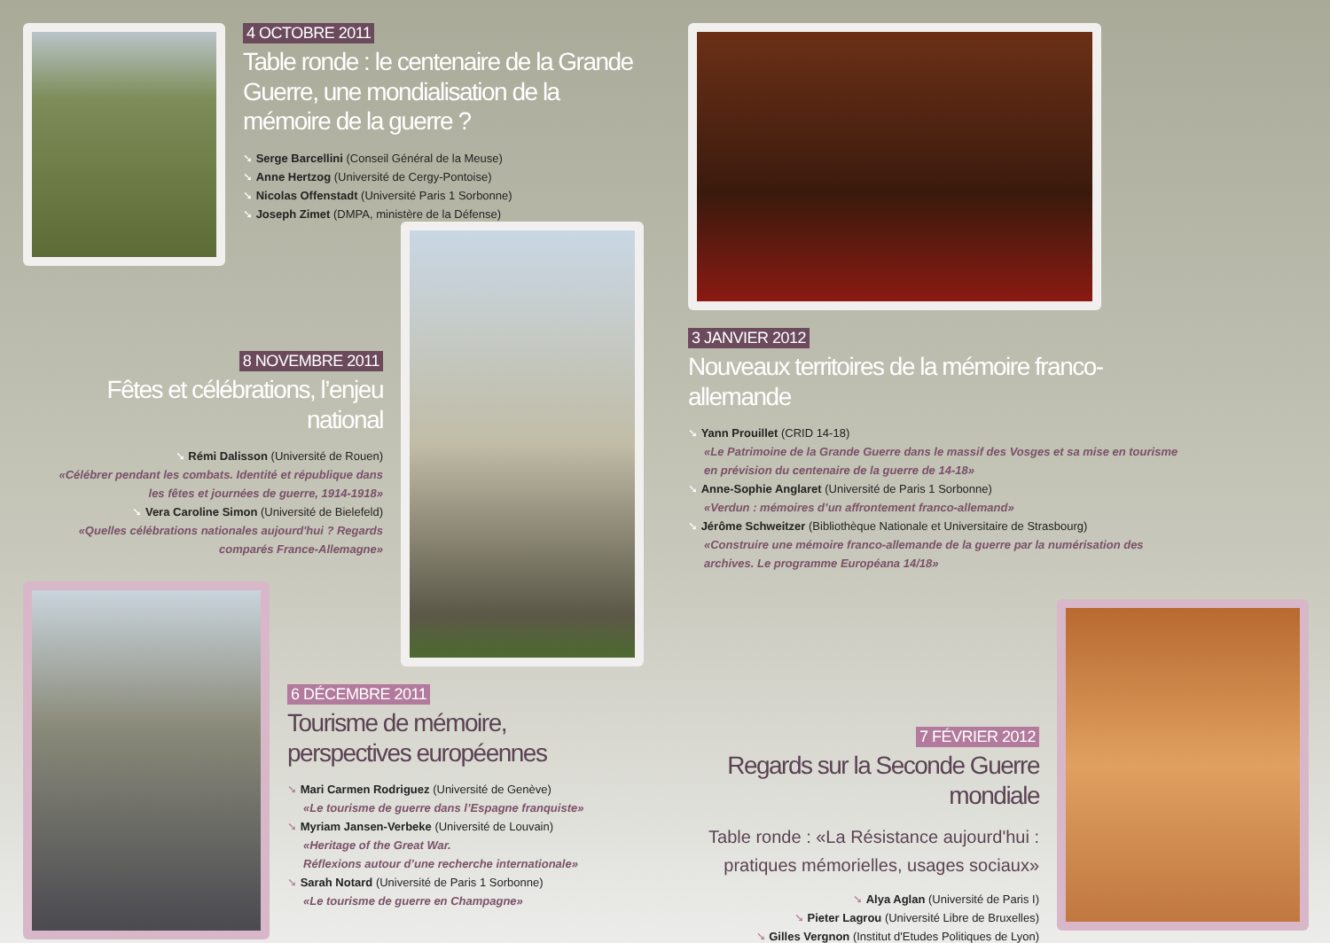4 OCTOBRE 2011
Table ronde : le centenaire de la Grande Guerre, une mondialisation de la mémoire de la guerre ?
➘ Serge Barcellini (Conseil Général de la Meuse)
➘ Anne Hertzog (Université de Cergy-Pontoise)
➘ Nicolas Offenstadt (Université Paris 1 Sorbonne)
➘ Joseph Zimet (DMPA, ministère de la Défense)
8 NOVEMBRE 2011
Fêtes et célébrations, l’enjeu national
➘ Rémi Dalisson (Université de Rouen)
«Célébrer pendant les combats. Identité et république dans les fêtes et journées de guerre, 1914-1918»
➘ Vera Caroline Simon (Université de Bielefeld)
«Quelles célébrations nationales aujourd'hui ? Regards comparés France-Allemagne»
3 JANVIER 2012
Nouveaux territoires de la mémoire franco-allemande
➘ Yann Prouillet (CRID 14-18)
«Le Patrimoine de la Grande Guerre dans le massif des Vosges et sa mise en tourisme en prévision du centenaire de la guerre de 14-18»
➘ Anne-Sophie Anglaret (Université de Paris 1 Sorbonne)
«Verdun : mémoires d’un affrontement franco-allemand»
➘ Jérôme Schweitzer (Bibliothèque Nationale et Universitaire de Strasbourg)
«Construire une mémoire franco-allemande de la guerre par la numérisation des archives. Le programme Européana 14/18»
6 DÉCEMBRE 2011
Tourisme de mémoire,
perspectives européennes
➘ Mari Carmen Rodriguez (Université de Genève)
«Le tourisme de guerre dans l’Espagne franquiste»
➘ Myriam Jansen-Verbeke (Université de Louvain)
«Heritage of the Great War.
Réflexions autour d’une recherche internationale»
➘ Sarah Notard (Université de Paris 1 Sorbonne)
«Le tourisme de guerre en Champagne»
7 FÉVRIER 2012
Regards sur la Seconde Guerre mondiale
Table ronde : «La Résistance aujourd'hui :
pratiques mémorielles, usages sociaux»
➘ Alya Aglan (Université de Paris I)
➘ Pieter Lagrou (Université Libre de Bruxelles)
➘ Gilles Vergnon (Institut d'Etudes Politiques de Lyon)